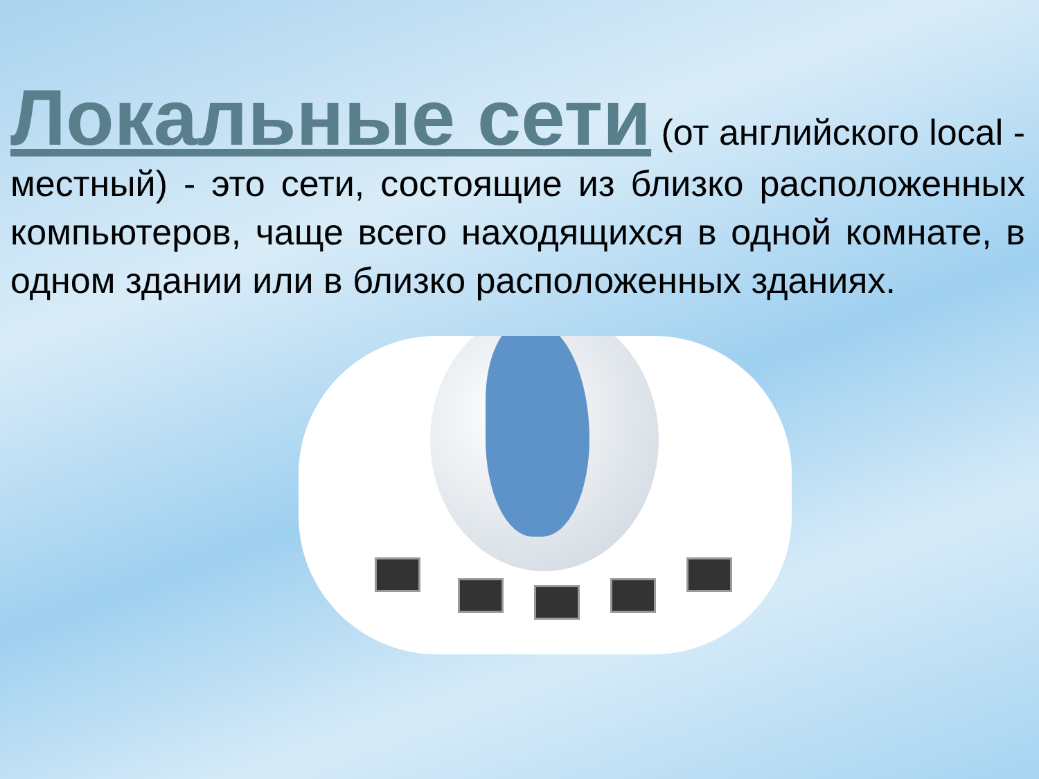Локальные сети (от английского local - местный) - это сети, состоящие из близко расположенных компьютеров, чаще всего находящихся в одной комнате, в одном здании или в близко расположенных зданиях.